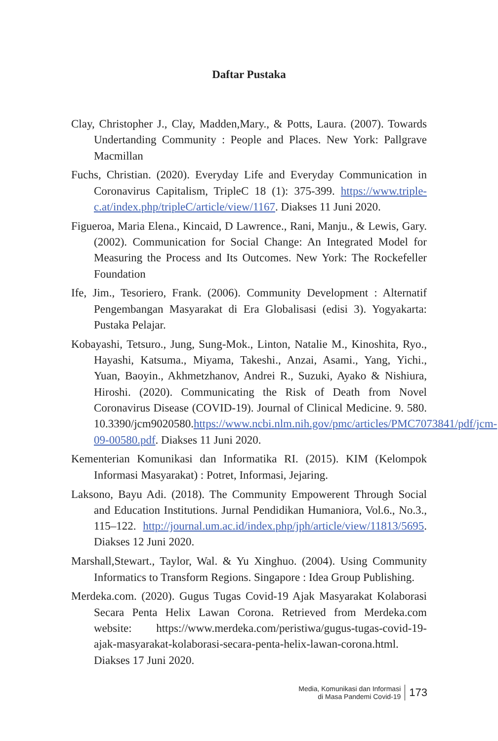Daftar Pustaka
Clay, Christopher J., Clay, Madden,Mary., & Potts, Laura. (2007). Towards Undertanding Community : People and Places. New York: Pallgrave Macmillan
Fuchs, Christian. (2020). Everyday Life and Everyday Communication in Coronavirus Capitalism, TripleC 18 (1): 375-399. https://www.triple-c.at/index.php/tripleC/article/view/1167. Diakses 11 Juni 2020.
Figueroa, Maria Elena., Kincaid, D Lawrence., Rani, Manju., & Lewis, Gary. (2002). Communication for Social Change: An Integrated Model for Measuring the Process and Its Outcomes. New York: The Rockefeller Foundation
Ife, Jim., Tesoriero, Frank. (2006). Community Development : Alternatif Pengembangan Masyarakat di Era Globalisasi (edisi 3). Yogyakarta: Pustaka Pelajar.
Kobayashi, Tetsuro., Jung, Sung-Mok., Linton, Natalie M., Kinoshita, Ryo., Hayashi, Katsuma., Miyama, Takeshi., Anzai, Asami., Yang, Yichi., Yuan, Baoyin., Akhmetzhanov, Andrei R., Suzuki, Ayako & Nishiura, Hiroshi. (2020). Communicating the Risk of Death from Novel Coronavirus Disease (COVID-19). Journal of Clinical Medicine. 9. 580. 10.3390/jcm9020580.https://www.ncbi.nlm.nih.gov/pmc/articles/PMC7073841/pdf/jcm-09-00580.pdf. Diakses 11 Juni 2020.
Kementerian Komunikasi dan Informatika RI. (2015). KIM (Kelompok Informasi Masyarakat) : Potret, Informasi, Jejaring.
Laksono, Bayu Adi. (2018). The Community Empowerent Through Social and Education Institutions. Jurnal Pendidikan Humaniora, Vol.6., No.3., 115–122. http://journal.um.ac.id/index.php/jph/article/view/11813/5695. Diakses 12 Juni 2020.
Marshall,Stewart., Taylor, Wal. & Yu Xinghuo. (2004). Using Community Informatics to Transform Regions. Singapore : Idea Group Publishing.
Merdeka.com. (2020). Gugus Tugas Covid-19 Ajak Masyarakat Kolaborasi Secara Penta Helix Lawan Corona. Retrieved from Merdeka.com website: https://www.merdeka.com/peristiwa/gugus-tugas-covid-19-ajak-masyarakat-kolaborasi-secara-penta-helix-lawan-corona.html. Diakses 17 Juni 2020.
Media, Komunikasi dan Informasi
di Masa Pandemi Covid-19
173